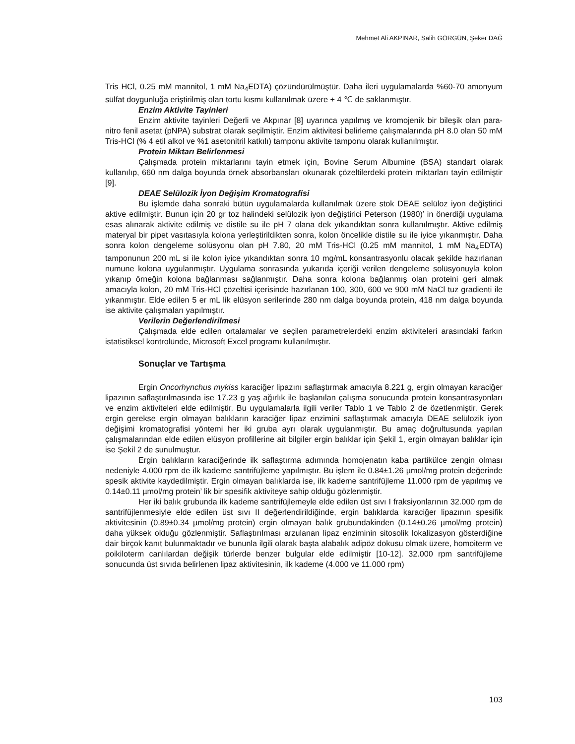Mehmet Ali AKPINAR, Salih GÖRGÜN, Şeker DAĞ
Tris HCl, 0.25 mM mannitol, 1 mM Na<sub>4</sub>EDTA) çözündürülmüştür. Daha ileri uygulamalarda %60-70 amonyum sülfat doygunluğa eriştirilmiş olan tortu kısmı kullanılmak üzere + 4 ℃ de saklanmıştır.
Enzim Aktivite Tayinleri
Enzim aktivite tayinleri Değerli ve Akpınar [8] uyarınca yapılmış ve kromojenik bir bileşik olan para-nitro fenil asetat (pNPA) substrat olarak seçilmiştir. Enzim aktivitesi belirleme çalışmalarında pH 8.0 olan 50 mM Tris-HCl (% 4 etil alkol ve %1 asetonitril katkılı) tamponu aktivite tamponu olarak kullanılmıştır.
Protein Miktarı Belirlenmesi
Çalışmada protein miktarlarını tayin etmek için, Bovine Serum Albumine (BSA) standart olarak kullanılıp, 660 nm dalga boyunda örnek absorbansları okunarak çözeltilerdeki protein miktarları tayin edilmiştir [9].
DEAE Selülozik İyon Değişim Kromatografisi
Bu işlemde daha sonraki bütün uygulamalarda kullanılmak üzere stok DEAE selüloz iyon değiştirici aktive edilmiştir. Bunun için 20 gr toz halindeki selülozik iyon değiştirici Peterson (1980)’ in önerdiği uygulama esas alınarak aktivite edilmiş ve distile su ile pH 7 olana dek yıkandıktan sonra kullanılmıştır. Aktive edilmiş materyal bir pipet vasıtasıyla kolona yerleştirildikten sonra, kolon öncelikle distile su ile iyice yıkanmıştır. Daha sonra kolon dengeleme solüsyonu olan pH 7.80, 20 mM Tris-HCl (0.25 mM mannitol, 1 mM Na<sub>4</sub>EDTA) tamponunun 200 mL si ile kolon iyice yıkandıktan sonra 10 mg/mL konsantrasyonlu olacak şekilde hazırlanan numune kolona uygulanmıştır. Uygulama sonrasında yukarıda içeriği verilen dengeleme solüsyonuyla kolon yıkanıp örneğin kolona bağlanması sağlanmıştır. Daha sonra kolona bağlanmış olan proteini geri almak amacıyla kolon, 20 mM Tris-HCl çözeltisi içerisinde hazırlanan 100, 300, 600 ve 900 mM NaCl tuz gradienti ile yıkanmıştır. Elde edilen 5 er mL lik elüsyon serilerinde 280 nm dalga boyunda protein, 418 nm dalga boyunda ise aktivite çalışmaları yapılmıştır.
Verilerin Değerlendirilmesi
Çalışmada elde edilen ortalamalar ve seçilen parametrelerdeki enzim aktiviteleri arasındaki farkın istatistiksel kontrolünde, Microsoft Excel programı kullanılmıştır.
Sonuçlar ve Tartışma
Ergin Oncorhynchus mykiss karaciğer lipazını saflaştırmak amacıyla 8.221 g, ergin olmayan karaciğer lipazının saflaştırılmasında ise 17.23 g yaş ağırlık ile başlanılan çalışma sonucunda protein konsantrasyonları ve enzim aktiviteleri elde edilmiştir. Bu uygulamalarla ilgili veriler Tablo 1 ve Tablo 2 de özetlenmiştir. Gerek ergin gerekse ergin olmayan balıkların karaciğer lipaz enzimini saflaştırmak amacıyla DEAE selülozik iyon değişimi kromatografisi yöntemi her iki gruba ayrı olarak uygulanmıştır. Bu amaç doğrultusunda yapılan çalışmalarından elde edilen elüsyon profillerine ait bilgiler ergin balıklar için Şekil 1, ergin olmayan balıklar için ise Şekil 2 de sunulmuştur.
Ergin balıkların karaciğerinde ilk saflaştırma adımında homojenatın kaba partikülce zengin olması nedeniyle 4.000 rpm de ilk kademe santrifüjleme yapılmıştır. Bu işlem ile 0.84±1.26 µmol/mg protein değerinde spesik aktivite kaydedilmiştir. Ergin olmayan balıklarda ise, ilk kademe santrifüjleme 11.000 rpm de yapılmış ve 0.14±0.11 µmol/mg protein’ lik bir spesifik aktiviteye sahip olduğu gözlenmiştir.
Her iki balık grubunda ilk kademe santrifüjlemeyle elde edilen üst sıvı I fraksiyonlarının 32.000 rpm de santrifüjlenmesiyle elde edilen üst sıvı II değerlendirildiğinde, ergin balıklarda karaciğer lipazının spesifik aktivitesinin (0.89±0.34 µmol/mg protein) ergin olmayan balık grubundakinden (0.14±0.26 µmol/mg protein) daha yüksek olduğu gözlenmiştir. Saflaştırılması arzulanan lipaz enziminin sitosolik lokalizasyon gösterdiğine dair birçok kanıt bulunmaktadır ve bununla ilgili olarak başta alabalık adipöz dokusu olmak üzere, homoiterm ve poikiloterm canlılardan değişik türlerde benzer bulgular elde edilmiştir [10-12]. 32.000 rpm santrifüjleme sonucunda üst sıvıda belirlenen lipaz aktivitesinin, ilk kademe (4.000 ve 11.000 rpm)
103